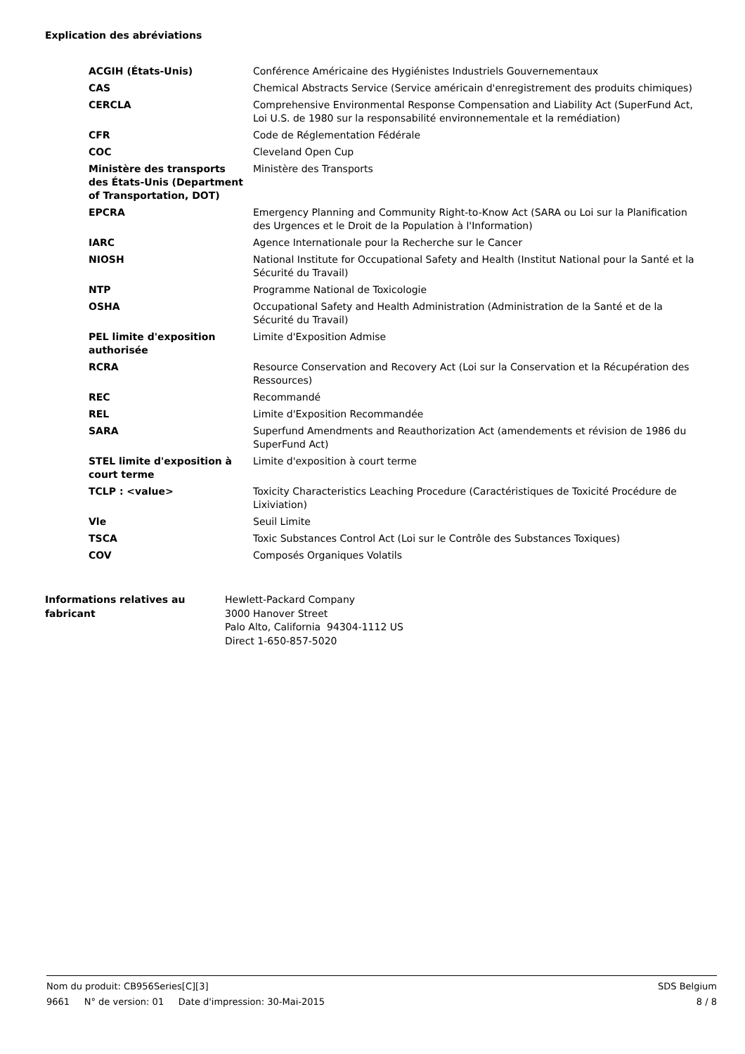Explication des abréviations
| ACGIH (États-Unis) | Conférence Américaine des Hygiénistes Industriels Gouvernementaux |
| CAS | Chemical Abstracts Service (Service américain d'enregistrement des produits chimiques) |
| CERCLA | Comprehensive Environmental Response Compensation and Liability Act (SuperFund Act, Loi U.S. de 1980 sur la responsabilité environnementale et la remédiation) |
| CFR | Code de Réglementation Fédérale |
| COC | Cleveland Open Cup |
| Ministère des transports des États-Unis (Department of Transportation, DOT) | Ministère des Transports |
| EPCRA | Emergency Planning and Community Right-to-Know Act (SARA ou Loi sur la Planification des Urgences et le Droit de la Population à l'Information) |
| IARC | Agence Internationale pour la Recherche sur le Cancer |
| NIOSH | National Institute for Occupational Safety and Health (Institut National pour la Santé et la Sécurité du Travail) |
| NTP | Programme National de Toxicologie |
| OSHA | Occupational Safety and Health Administration (Administration de la Santé et de la Sécurité du Travail) |
| PEL limite d'exposition authorisée | Limite d'Exposition Admise |
| RCRA | Resource Conservation and Recovery Act (Loi sur la Conservation et la Récupération des Ressources) |
| REC | Recommandé |
| REL | Limite d'Exposition Recommandée |
| SARA | Superfund Amendments and Reauthorization Act (amendements et révision de 1986 du SuperFund Act) |
| STEL limite d'exposition à court terme | Limite d'exposition à court terme |
| TCLP : <value> | Toxicity Characteristics Leaching Procedure (Caractéristiques de Toxicité Procédure de Lixiviation) |
| Vle | Seuil Limite |
| TSCA | Toxic Substances Control Act (Loi sur le Contrôle des Substances Toxiques) |
| COV | Composés Organiques Volatils |
| Informations relatives au fabricant | Hewlett-Packard Company 3000 Hanover Street Palo Alto, California 94304-1112 US Direct 1-650-857-5020 |
Nom du produit: CB956Series[C][3] SDS Belgium
9661 N° de version: 01 Date d'impression: 30-Mai-2015 8 / 8